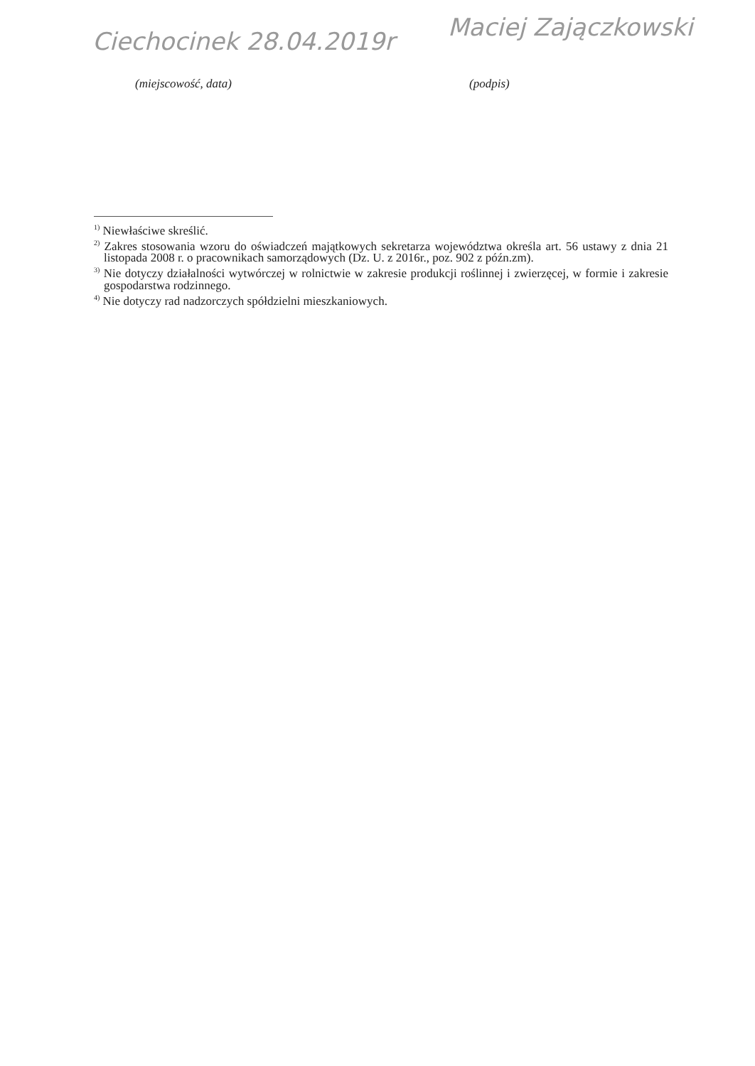Ciechocinek 28.04.2019r
Maciej Zajączkowski
(miejscowość, data) (podpis)
<sup>1)</sup> Niewłaściwe skreślić.
<sup>2)</sup> Zakres stosowania wzoru do oświadczeń majątkowych sekretarza województwa określa art. 56 ustawy z dnia 21 listopada 2008 r. o pracownikach samorządowych (Dz. U. z 2016r., poz. 902 z późn.zm).
<sup>3)</sup> Nie dotyczy działalności wytwórczej w rolnictwie w zakresie produkcji roślinnej i zwierzęcej, w formie i zakresie gospodarstwa rodzinnego.
<sup>4)</sup> Nie dotyczy rad nadzorczych spółdzielni mieszkaniowych.